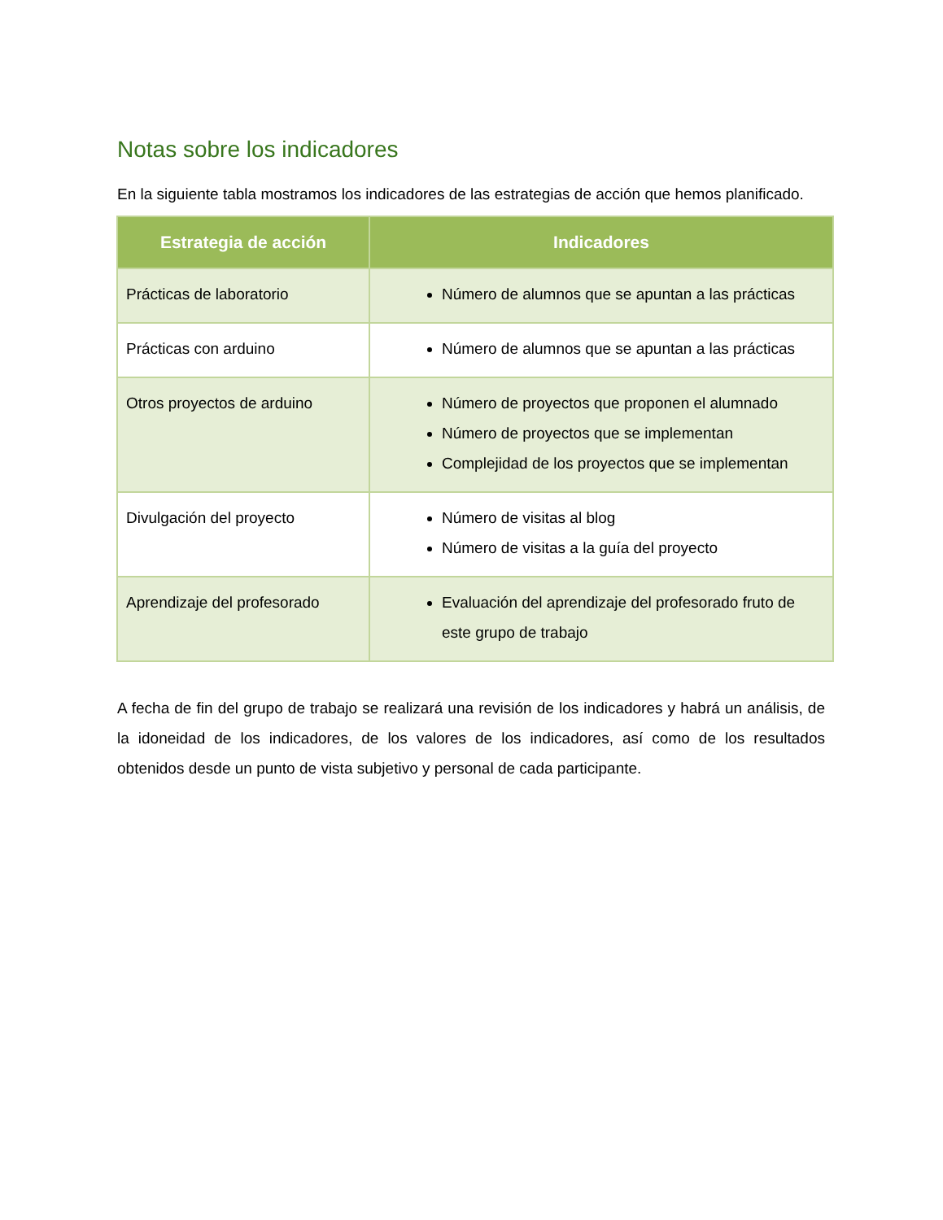Notas sobre los indicadores
En la siguiente tabla mostramos los indicadores de las estrategias de acción que hemos planificado.
| Estrategia de acción | Indicadores |
| --- | --- |
| Prácticas de laboratorio | Número de alumnos que se apuntan a las prácticas |
| Prácticas con arduino | Número de alumnos que se apuntan a las prácticas |
| Otros proyectos de arduino | Número de proyectos que proponen el alumnado Número de proyectos que se implementan Complejidad de los proyectos que se implementan |
| Divulgación del proyecto | Número de visitas al blog Número de visitas a la guía del proyecto |
| Aprendizaje del profesorado | Evaluación del aprendizaje del profesorado fruto de este grupo de trabajo |
A fecha de fin del grupo de trabajo se realizará una revisión de los indicadores y habrá un análisis, de la idoneidad de los indicadores, de los valores de los indicadores, así como de los resultados obtenidos desde un punto de vista subjetivo y personal de cada participante.